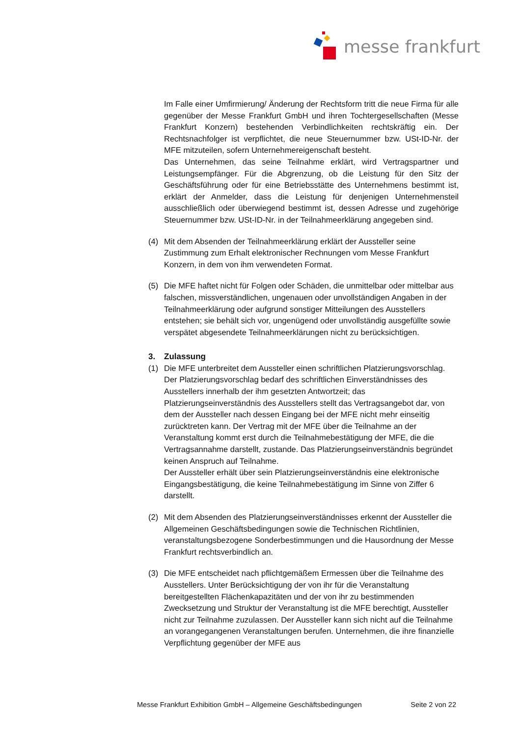messe frankfurt
Im Falle einer Umfirmierung/ Änderung der Rechtsform tritt die neue Firma für alle gegenüber der Messe Frankfurt GmbH und ihren Tochtergesellschaften (Messe Frankfurt Konzern) bestehenden Verbindlichkeiten rechtskräftig ein. Der Rechtsnachfolger ist verpflichtet, die neue Steuernummer bzw. USt-ID-Nr. der MFE mitzuteilen, sofern Unternehmereigenschaft besteht.
Das Unternehmen, das seine Teilnahme erklärt, wird Vertragspartner und Leistungsempfänger. Für die Abgrenzung, ob die Leistung für den Sitz der Geschäftsführung oder für eine Betriebsstätte des Unternehmens bestimmt ist, erklärt der Anmelder, dass die Leistung für denjenigen Unternehmensteil ausschließlich oder überwiegend bestimmt ist, dessen Adresse und zugehörige Steuernummer bzw. USt-ID-Nr. in der Teilnahmeerklärung angegeben sind.
(4) Mit dem Absenden der Teilnahmeerklärung erklärt der Aussteller seine Zustimmung zum Erhalt elektronischer Rechnungen vom Messe Frankfurt Konzern, in dem von ihm verwendeten Format.
(5) Die MFE haftet nicht für Folgen oder Schäden, die unmittelbar oder mittelbar aus falschen, missverständlichen, ungenauen oder unvollständigen Angaben in der Teilnahmeerklärung oder aufgrund sonstiger Mitteilungen des Ausstellers entstehen; sie behält sich vor, ungenügend oder unvollständig ausgefüllte sowie verspätet abgesendete Teilnahmeerklärungen nicht zu berücksichtigen.
3. Zulassung
(1) Die MFE unterbreitet dem Aussteller einen schriftlichen Platzierungsvorschlag. Der Platzierungsvorschlag bedarf des schriftlichen Einverständnisses des Ausstellers innerhalb der ihm gesetzten Antwortzeit; das Platzierungseinverständnis des Ausstellers stellt das Vertragsangebot dar, von dem der Aussteller nach dessen Eingang bei der MFE nicht mehr einseitig zurücktreten kann. Der Vertrag mit der MFE über die Teilnahme an der Veranstaltung kommt erst durch die Teilnahmebestätigung der MFE, die die Vertragsannahme darstellt, zustande. Das Platzierungseinverständnis begründet keinen Anspruch auf Teilnahme.
Der Aussteller erhält über sein Platzierungseinverständnis eine elektronische Eingangsbestätigung, die keine Teilnahmebestätigung im Sinne von Ziffer 6 darstellt.
(2) Mit dem Absenden des Platzierungseinverständnisses erkennt der Aussteller die Allgemeinen Geschäftsbedingungen sowie die Technischen Richtlinien, veranstaltungsbezogene Sonderbestimmungen und die Hausordnung der Messe Frankfurt rechtsverbindlich an.
(3) Die MFE entscheidet nach pflichtgemäßem Ermessen über die Teilnahme des Ausstellers. Unter Berücksichtigung der von ihr für die Veranstaltung bereitgestellten Flächenkapazitäten und der von ihr zu bestimmenden Zwecksetzung und Struktur der Veranstaltung ist die MFE berechtigt, Aussteller nicht zur Teilnahme zuzulassen. Der Aussteller kann sich nicht auf die Teilnahme an vorangegangenen Veranstaltungen berufen. Unternehmen, die ihre finanzielle Verpflichtung gegenüber der MFE aus
Messe Frankfurt Exhibition GmbH – Allgemeine Geschäftsbedingungen Seite 2 von 22